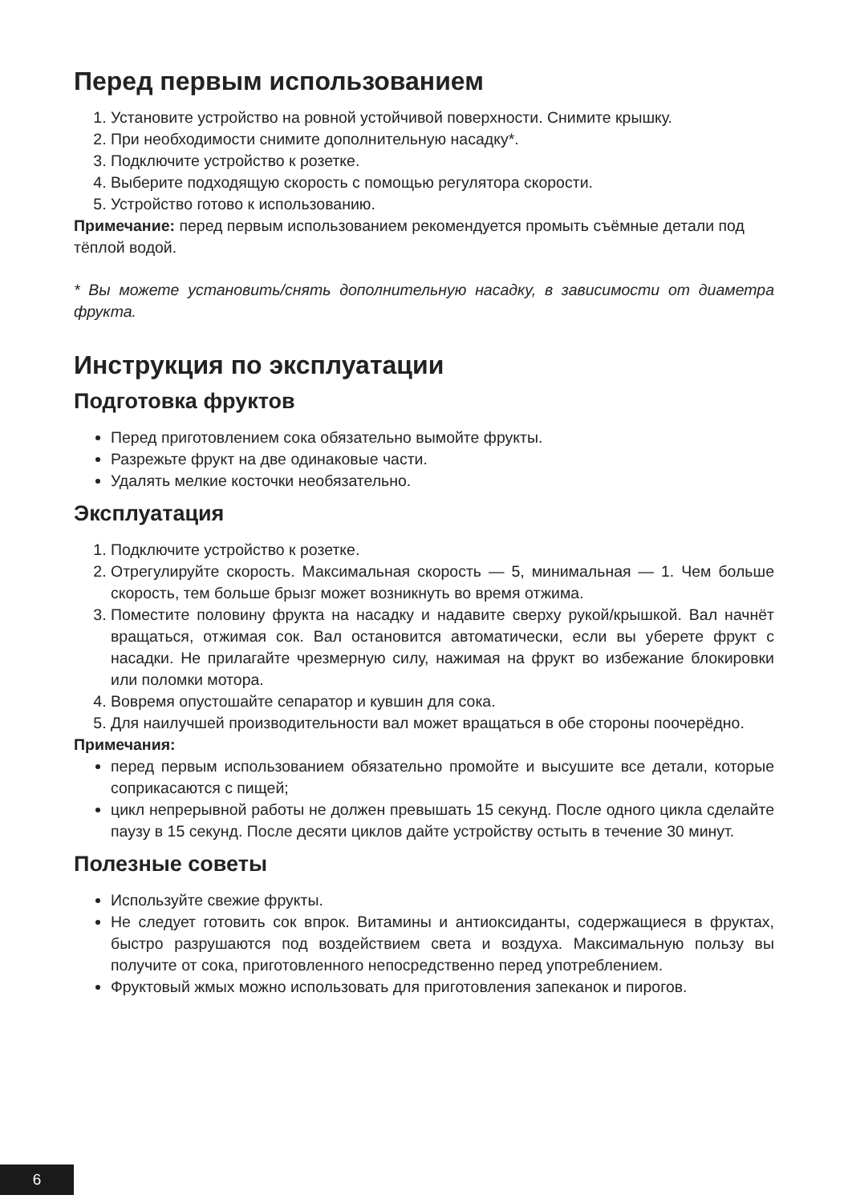Перед первым использованием
1. Установите устройство на ровной устойчивой поверхности. Снимите крышку.
2. При необходимости снимите дополнительную насадку*.
3. Подключите устройство к розетке.
4. Выберите подходящую скорость с помощью регулятора скорости.
5. Устройство готово к использованию.
Примечание: перед первым использованием рекомендуется промыть съёмные детали под тёплой водой.
* Вы можете установить/снять дополнительную насадку, в зависимости от диаметра фрукта.
Инструкция по эксплуатации
Подготовка фруктов
Перед приготовлением сока обязательно вымойте фрукты.
Разрежьте фрукт на две одинаковые части.
Удалять мелкие косточки необязательно.
Эксплуатация
1. Подключите устройство к розетке.
2. Отрегулируйте скорость. Максимальная скорость — 5, минимальная — 1. Чем больше скорость, тем больше брызг может возникнуть во время отжима.
3. Поместите половину фрукта на насадку и надавите сверху рукой/крышкой. Вал начнёт вращаться, отжимая сок. Вал остановится автоматически, если вы уберете фрукт с насадки. Не прилагайте чрезмерную силу, нажимая на фрукт во избежание блокировки или поломки мотора.
4. Вовремя опустошайте сепаратор и кувшин для сока.
5. Для наилучшей производительности вал может вращаться в обе стороны поочерёдно.
Примечания:
перед первым использованием обязательно промойте и высушите все детали, которые соприкасаются с пищей;
цикл непрерывной работы не должен превышать 15 секунд. После одного цикла сделайте паузу в 15 секунд. После десяти циклов дайте устройству остыть в течение 30 минут.
Полезные советы
Используйте свежие фрукты.
Не следует готовить сок впрок. Витамины и антиоксиданты, содержащиеся в фруктах, быстро разрушаются под воздействием света и воздуха. Максимальную пользу вы получите от сока, приготовленного непосредственно перед употреблением.
Фруктовый жмых можно использовать для приготовления запеканок и пирогов.
6